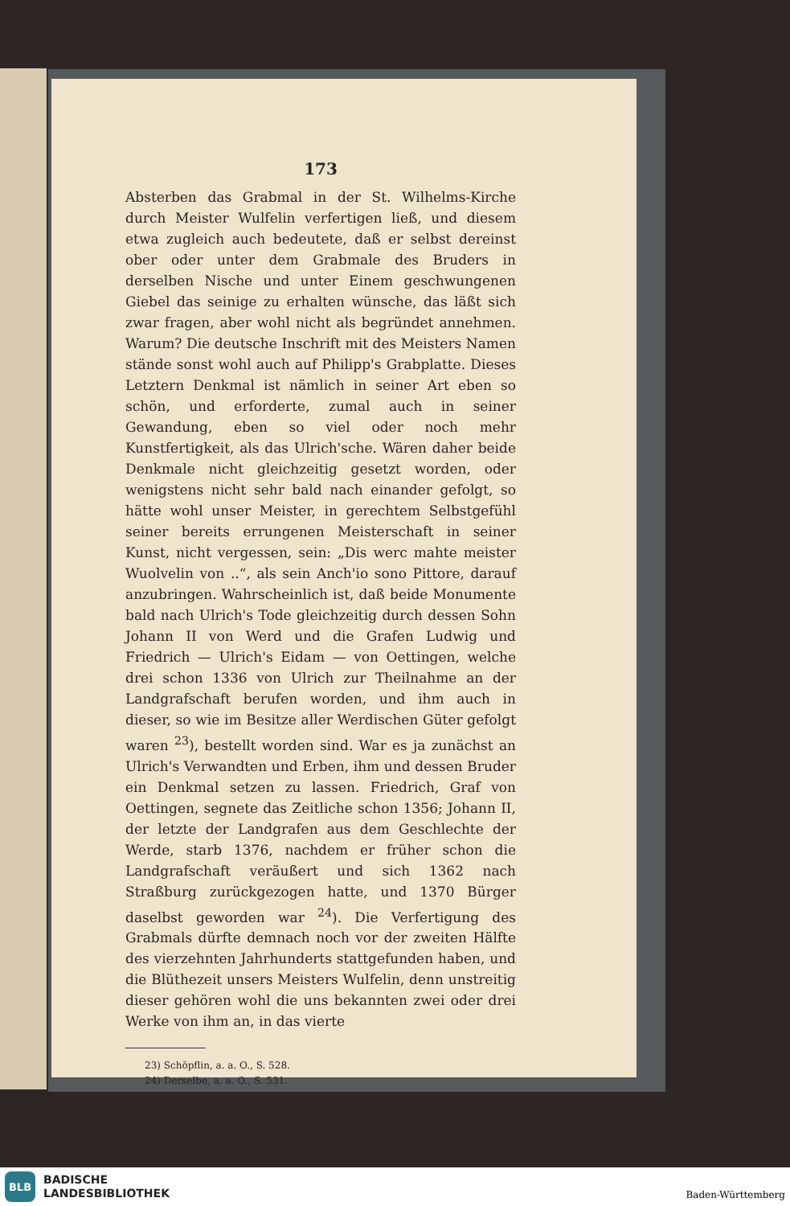173
Absterben das Grabmal in der St. Wilhelms-Kirche durch Meister Wulfelin verfertigen ließ, und diesem etwa zugleich auch bedeutete, daß er selbst dereinst ober oder unter dem Grabmale des Bruders in derselben Nische und unter Einem geschwungenen Giebel das seinige zu erhalten wünsche, das läßt sich zwar fragen, aber wohl nicht als begründet annehmen. Warum? Die deutsche Inschrift mit des Meisters Namen stände sonst wohl auch auf Philipp's Grabplatte. Dieses Letztern Denkmal ist nämlich in seiner Art eben so schön, und erforderte, zumal auch in seiner Gewandung, eben so viel oder noch mehr Kunstfertigkeit, als das Ulrich'sche. Wären daher beide Denkmale nicht gleichzeitig gesetzt worden, oder wenigstens nicht sehr bald nach einander gefolgt, so hätte wohl unser Meister, in gerechtem Selbstgefühl seiner bereits errungenen Meisterschaft in seiner Kunst, nicht vergessen, sein: „Dis werc mahte meister Wuolvelin von ..“, als sein Anch'io sono Pittore, darauf anzubringen. Wahrscheinlich ist, daß beide Monumente bald nach Ulrich's Tode gleichzeitig durch dessen Sohn Johann II von Werd und die Grafen Ludwig und Friedrich — Ulrich's Eidam — von Oettingen, welche drei schon 1336 von Ulrich zur Theilnahme an der Landgrafschaft berufen worden, und ihm auch in dieser, so wie im Besitze aller Werdischen Güter gefolgt waren <sup>23</sup>), bestellt worden sind. War es ja zunächst an Ulrich's Verwandten und Erben, ihm und dessen Bruder ein Denkmal setzen zu lassen. Friedrich, Graf von Oettingen, segnete das Zeitliche schon 1356; Johann II, der letzte der Landgrafen aus dem Geschlechte der Werde, starb 1376, nachdem er früher schon die Landgrafschaft veräußert und sich 1362 nach Straßburg zurückgezogen hatte, und 1370 Bürger daselbst geworden war <sup>24</sup>). Die Verfertigung des Grabmals dürfte demnach noch vor der zweiten Hälfte des vierzehnten Jahrhunderts stattgefunden haben, und die Blüthezeit unsers Meisters Wulfelin, denn unstreitig dieser gehören wohl die uns bekannten zwei oder drei Werke von ihm an, in das vierte
23) Schöpflin, a. a. O., S. 528.
24) Derselbe, a. a. O., S. 531.
BLB
BADISCHE
LANDESBIBLIOTHEK
Baden-Württemberg